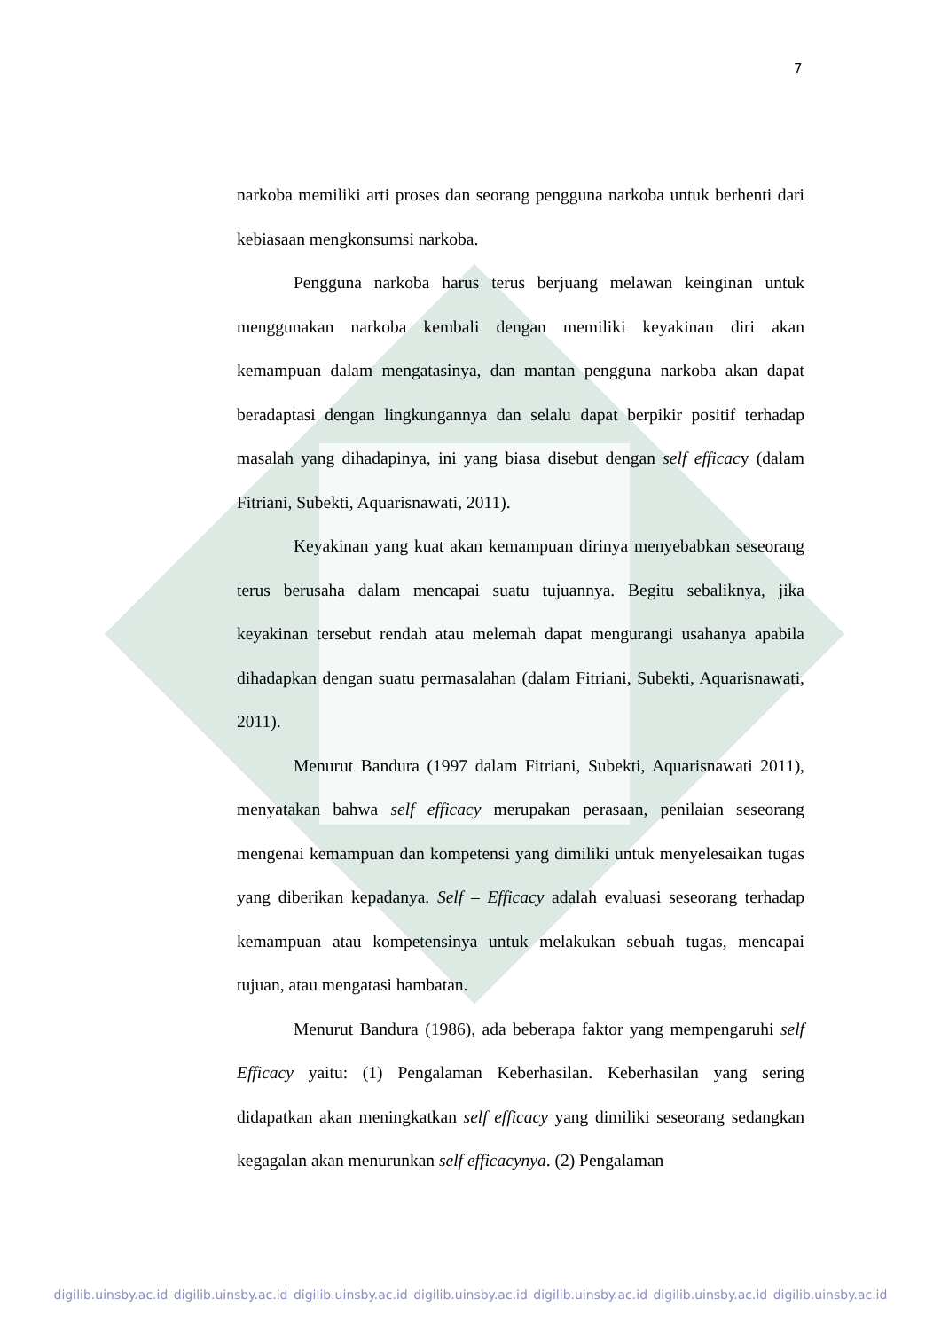7
narkoba memiliki arti proses dan seorang pengguna narkoba untuk berhenti dari kebiasaan mengkonsumsi narkoba.
Pengguna narkoba harus terus berjuang melawan keinginan untuk menggunakan narkoba kembali dengan memiliki keyakinan diri akan kemampuan dalam mengatasinya, dan mantan pengguna narkoba akan dapat beradaptasi dengan lingkungannya dan selalu dapat berpikir positif terhadap masalah yang dihadapinya, ini yang biasa disebut dengan self efficacy (dalam Fitriani, Subekti, Aquarisnawati, 2011).
Keyakinan yang kuat akan kemampuan dirinya menyebabkan seseorang terus berusaha dalam mencapai suatu tujuannya. Begitu sebaliknya, jika keyakinan tersebut rendah atau melemah dapat mengurangi usahanya apabila dihadapkan dengan suatu permasalahan (dalam Fitriani, Subekti, Aquarisnawati, 2011).
Menurut Bandura (1997 dalam Fitriani, Subekti, Aquarisnawati 2011), menyatakan bahwa self efficacy merupakan perasaan, penilaian seseorang mengenai kemampuan dan kompetensi yang dimiliki untuk menyelesaikan tugas yang diberikan kepadanya. Self – Efficacy adalah evaluasi seseorang terhadap kemampuan atau kompetensinya untuk melakukan sebuah tugas, mencapai tujuan, atau mengatasi hambatan.
Menurut Bandura (1986), ada beberapa faktor yang mempengaruhi self Efficacy yaitu: (1) Pengalaman Keberhasilan. Keberhasilan yang sering didapatkan akan meningkatkan self efficacy yang dimiliki seseorang sedangkan kegagalan akan menurunkan self efficacynya. (2) Pengalaman
digilib.uinsby.ac.id digilib.uinsby.ac.id digilib.uinsby.ac.id digilib.uinsby.ac.id digilib.uinsby.ac.id digilib.uinsby.ac.id digilib.uinsby.ac.id